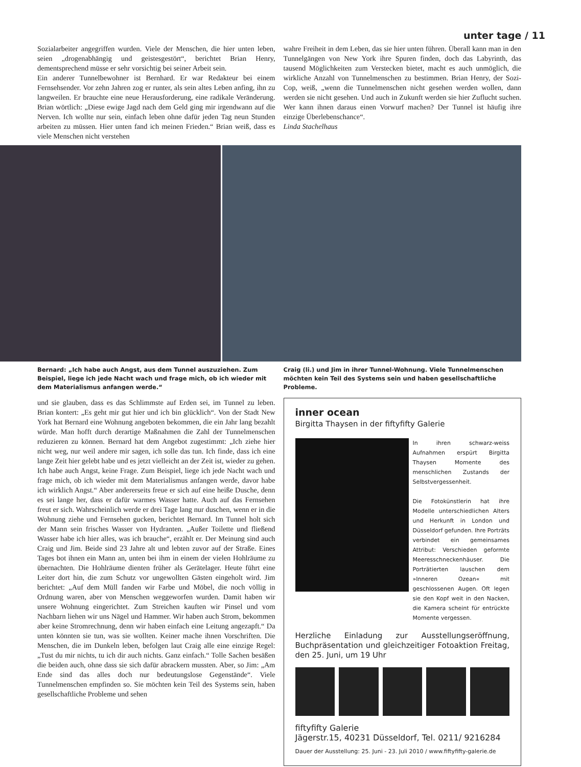unter tage / 11
Sozialarbeiter angegriffen wurden. Viele der Menschen, die hier unten leben, seien „drogenabhängig und geistesgestört“, berichtet Brian Henry, dementsprechend müsse er sehr vorsichtig bei seiner Arbeit sein.
Ein anderer Tunnelbewohner ist Bernhard. Er war Redakteur bei einem Fernsehsender. Vor zehn Jahren zog er runter, als sein altes Leben anfing, ihn zu langweilen. Er brauchte eine neue Herausforderung, eine radikale Veränderung. Brian wörtlich: „Diese ewige Jagd nach dem Geld ging mir irgendwann auf die Nerven. Ich wollte nur sein, einfach leben ohne dafür jeden Tag neun Stunden arbeiten zu müssen. Hier unten fand ich meinen Frieden.“ Brian weiß, dass es viele Menschen nicht verstehen
wahre Freiheit in dem Leben, das sie hier unten führen. Überall kann man in den Tunnelgängen von New York ihre Spuren finden, doch das Labyrinth, das tausend Möglichkeiten zum Verstecken bietet, macht es auch unmöglich, die wirkliche Anzahl von Tunnelmenschen zu bestimmen. Brian Henry, der Sozi-Cop, weiß, „wenn die Tunnelmenschen nicht gesehen werden wollen, dann werden sie nicht gesehen. Und auch in Zukunft werden sie hier Zuflucht suchen. Wer kann ihnen daraus einen Vorwurf machen? Der Tunnel ist häufig ihre einzige Überlebenschance“.
Linda Stachelhaus
Bernard: „Ich habe auch Angst, aus dem Tunnel auszuziehen. Zum Beispiel, liege ich jede Nacht wach und frage mich, ob ich wieder mit dem Materialismus anfangen werde.“
Craig (li.) und Jim in ihrer Tunnel-Wohnung. Viele Tunnelmenschen möchten kein Teil des Systems sein und haben gesellschaftliche Probleme.
und sie glauben, dass es das Schlimmste auf Erden sei, im Tunnel zu leben. Brian kontert: „Es geht mir gut hier und ich bin glücklich“. Von der Stadt New York hat Bernard eine Wohnung angeboten bekommen, die ein Jahr lang bezahlt würde. Man hofft durch derartige Maßnahmen die Zahl der Tunnelmenschen reduzieren zu können. Bernard hat dem Angebot zugestimmt: „Ich ziehe hier nicht weg, nur weil andere mir sagen, ich solle das tun. Ich finde, dass ich eine lange Zeit hier gelebt habe und es jetzt vielleicht an der Zeit ist, wieder zu gehen. Ich habe auch Angst, keine Frage. Zum Beispiel, liege ich jede Nacht wach und frage mich, ob ich wieder mit dem Materialismus anfangen werde, davor habe ich wirklich Angst.“ Aber andererseits freue er sich auf eine heiße Dusche, denn es sei lange her, dass er dafür warmes Wasser hatte. Auch auf das Fernsehen freut er sich. Wahrscheinlich werde er drei Tage lang nur duschen, wenn er in die Wohnung ziehe und Fernsehen gucken, berichtet Bernard. Im Tunnel holt sich der Mann sein frisches Wasser von Hydranten. „Außer Toilette und fließend Wasser habe ich hier alles, was ich brauche“, erzählt er. Der Meinung sind auch Craig und Jim. Beide sind 23 Jahre alt und lebten zuvor auf der Straße. Eines Tages bot ihnen ein Mann an, unten bei ihm in einem der vielen Hohlräume zu übernachten. Die Hohlräume dienten früher als Gerätelager. Heute führt eine Leiter dort hin, die zum Schutz vor ungewollten Gästen eingeholt wird. Jim berichtet: „Auf dem Müll fanden wir Farbe und Möbel, die noch völlig in Ordnung waren, aber von Menschen weggeworfen wurden. Damit haben wir unsere Wohnung eingerichtet. Zum Streichen kauften wir Pinsel und vom Nachbarn liehen wir uns Nägel und Hammer. Wir haben auch Strom, bekommen aber keine Stromrechnung, denn wir haben einfach eine Leitung angezapft.“ Da unten könnten sie tun, was sie wollten. Keiner mache ihnen Vorschriften. Die Menschen, die im Dunkeln leben, befolgen laut Craig alle eine einzige Regel: „Tust du mir nichts, tu ich dir auch nichts. Ganz einfach.“ Tolle Sachen besäßen die beiden auch, ohne dass sie sich dafür abrackern mussten. Aber, so Jim: „Am Ende sind das alles doch nur bedeutungslose Gegenstände“. Viele Tunnelmenschen empfinden so. Sie möchten kein Teil des Systems sein, haben gesellschaftliche Probleme und sehen
inner ocean
Birgitta Thaysen in der fiftyfifty Galerie
In ihren schwarz-weiss Aufnahmen erspürt Birgitta Thaysen Momente des menschlichen Zustands der Selbstvergessenheit.
Die Fotokünstlerin hat ihre Modelle unterschiedlichen Alters und Herkunft in London und Düsseldorf gefunden. Ihre Porträts verbindet ein gemeinsames Attribut: Verschieden geformte Meeresschneckenhäuser. Die Porträtierten lauschen dem »Inneren Ozean« mit geschlossenen Augen. Oft legen sie den Kopf weit in den Nacken, die Kamera scheint für entrückte Momente vergessen.
Herzliche Einladung zur Ausstellungseröffnung, Buchpräsentation und gleichzeitiger Fotoaktion Freitag, den 25. Juni, um 19 Uhr
fiftyfifty Galerie
Jägerstr.15, 40231 Düsseldorf, Tel. 0211/ 9216284
Dauer der Ausstellung: 25. Juni - 23. Juli 2010 / www.fiftyfifty-galerie.de